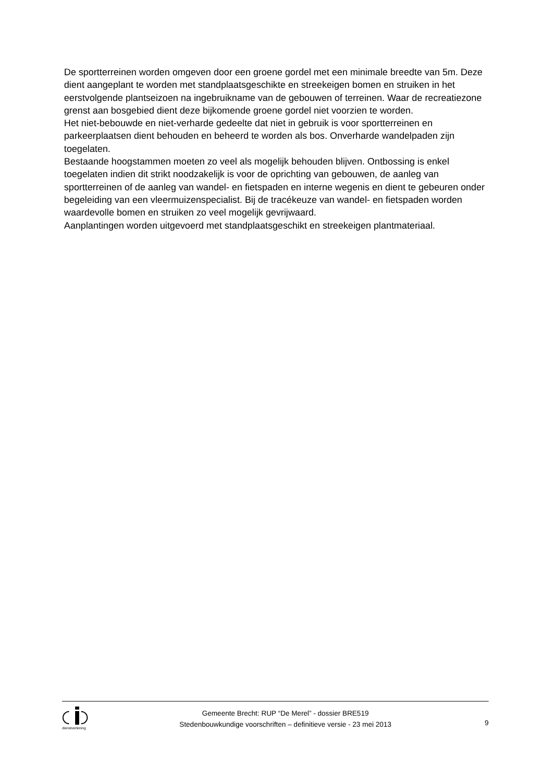De sportterreinen worden omgeven door een groene gordel met een minimale breedte van 5m. Deze dient aangeplant te worden met standplaatsgeschikte en streekeigen bomen en struiken in het eerstvolgende plantseizoen na ingebruikname van de gebouwen of terreinen. Waar de recreatiezone grenst aan bosgebied dient deze bijkomende groene gordel niet voorzien te worden.
Het niet-bebouwde en niet-verharde gedeelte dat niet in gebruik is voor sportterreinen en parkeerplaatsen dient behouden en beheerd te worden als bos. Onverharde wandelpaden zijn toegelaten.
Bestaande hoogstammen moeten zo veel als mogelijk behouden blijven. Ontbossing is enkel toegelaten indien dit strikt noodzakelijk is voor de oprichting van gebouwen, de aanleg van sportterreinen of de aanleg van wandel- en fietspaden en interne wegenis en dient te gebeuren onder begeleiding van een vleermuizenspecialist. Bij de tracékeuze van wandel- en fietspaden worden waardevolle bomen en struiken zo veel mogelijk gevrijwaard.
Aanplantingen worden uitgevoerd met standplaatsgeschikt en streekeigen plantmateriaal.
dienstverlening
Gemeente Brecht: RUP “De Merel” - dossier BRE519
Stedenbouwkundige voorschriften – definitieve versie - 23 mei 2013
9